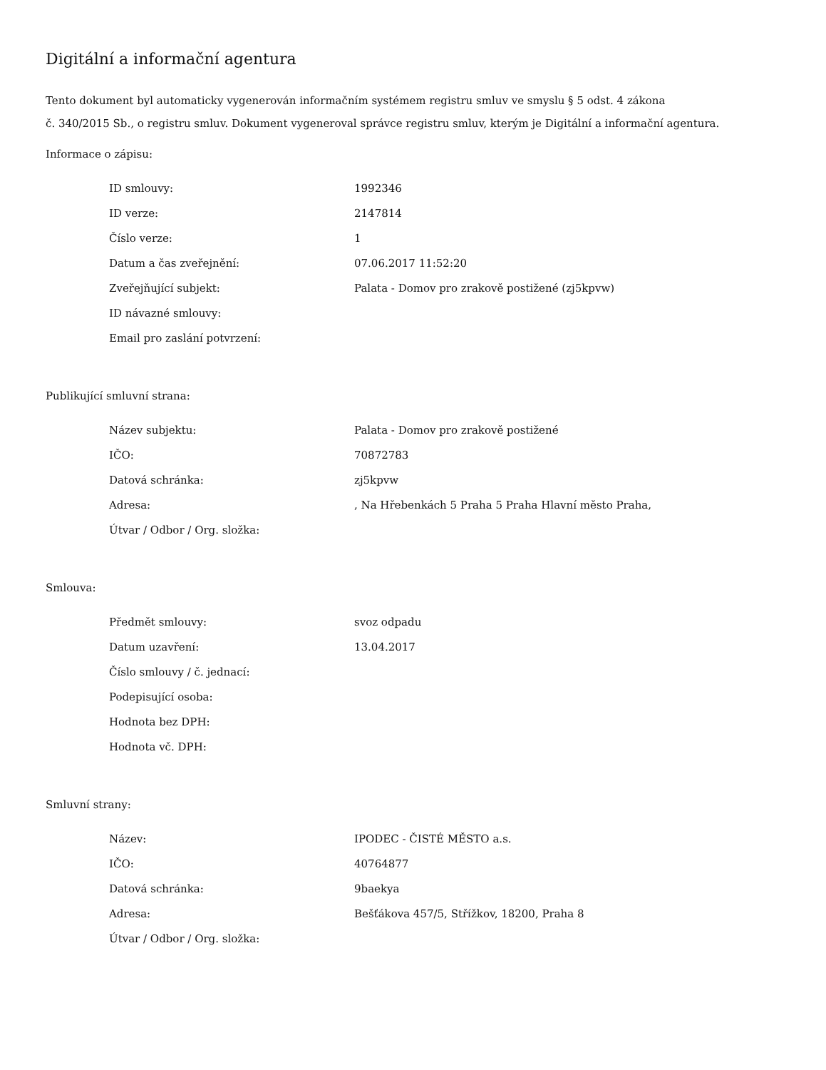Digitální a informační agentura
Tento dokument byl automaticky vygenerován informačním systémem registru smluv ve smyslu § 5 odst. 4 zákona
č. 340/2015 Sb., o registru smluv. Dokument vygeneroval správce registru smluv, kterým je Digitální a informační agentura.
Informace o zápisu:
| ID smlouvy: | 1992346 |
| ID verze: | 2147814 |
| Číslo verze: | 1 |
| Datum a čas zveřejnění: | 07.06.2017 11:52:20 |
| Zveřejňující subjekt: | Palata - Domov pro zrakově postižené (zj5kpvw) |
| ID návazné smlouvy: | |
| Email pro zaslání potvrzení: | |
Publikující smluvní strana:
| Název subjektu: | Palata - Domov pro zrakově postižené |
| IČO: | 70872783 |
| Datová schránka: | zj5kpvw |
| Adresa: | , Na Hřebenkách 5 Praha 5 Praha Hlavní město Praha, |
| Útvar / Odbor / Org. složka: | |
Smlouva:
| Předmět smlouvy: | svoz odpadu |
| Datum uzavření: | 13.04.2017 |
| Číslo smlouvy / č. jednací: | |
| Podepisující osoba: | |
| Hodnota bez DPH: | |
| Hodnota vč. DPH: | |
Smluvní strany:
| Název: | IPODEC - ČISTÉ MĚSTO a.s. |
| IČO: | 40764877 |
| Datová schránka: | 9baekya |
| Adresa: | Bešťákova 457/5, Střížkov, 18200, Praha 8 |
| Útvar / Odbor / Org. složka: | |